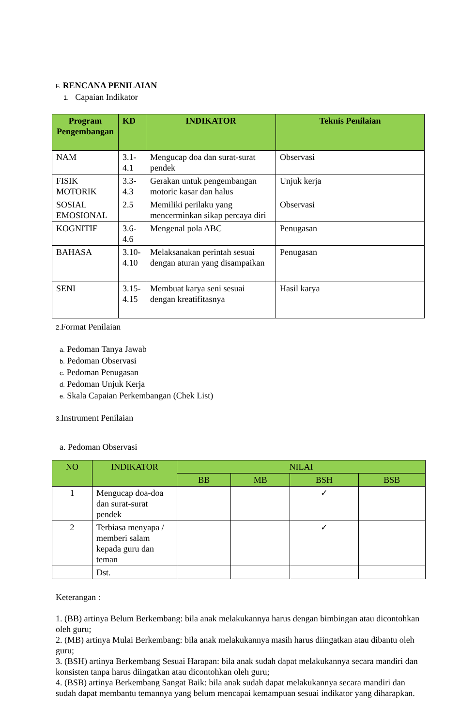F. RENCANA PENILAIAN
1. Capaian Indikator
| Program Pengembangan | KD | INDIKATOR | Teknis Penilaian |
| --- | --- | --- | --- |
| NAM | 3.1-4.1 | Mengucap doa dan surat-surat pendek | Observasi |
| FISIK MOTORIK | 3.3-4.3 | Gerakan untuk pengembangan motoric kasar dan halus | Unjuk kerja |
| SOSIAL EMOSIONAL | 2.5 | Memiliki perilaku yang mencerminkan sikap percaya diri | Observasi |
| KOGNITIF | 3.6-4.6 | Mengenal pola ABC | Penugasan |
| BAHASA | 3.10-4.10 | Melaksanakan perintah sesuai dengan aturan yang disampaikan | Penugasan |
| SENI | 3.15-4.15 | Membuat karya seni sesuai dengan kreatifitasnya | Hasil karya |
2. Format Penilaian
a. Pedoman Tanya Jawab
b. Pedoman Observasi
c. Pedoman Penugasan
d. Pedoman Unjuk Kerja
e. Skala Capaian Perkembangan (Chek List)
3. Instrument Penilaian
a. Pedoman Observasi
| NO | INDIKATOR | NILAI | | | |
| --- | --- | --- | --- | --- | --- |
| | | BB | MB | BSH | BSB |
| 1 | Mengucap doa-doa dan surat-surat pendek | | | ✓ | |
| 2 | Terbiasa menyapa / memberi salam kepada guru dan teman | | | ✓ | |
| | Dst. | | | | |
Keterangan :
1. (BB) artinya Belum Berkembang: bila anak melakukannya harus dengan bimbingan atau dicontohkan oleh guru;
2. (MB) artinya Mulai Berkembang: bila anak melakukannya masih harus diingatkan atau dibantu oleh guru;
3. (BSH) artinya Berkembang Sesuai Harapan: bila anak sudah dapat melakukannya secara mandiri dan konsisten tanpa harus diingatkan atau dicontohkan oleh guru;
4. (BSB) artinya Berkembang Sangat Baik: bila anak sudah dapat melakukannya secara mandiri dan sudah dapat membantu temannya yang belum mencapai kemampuan sesuai indikator yang diharapkan.